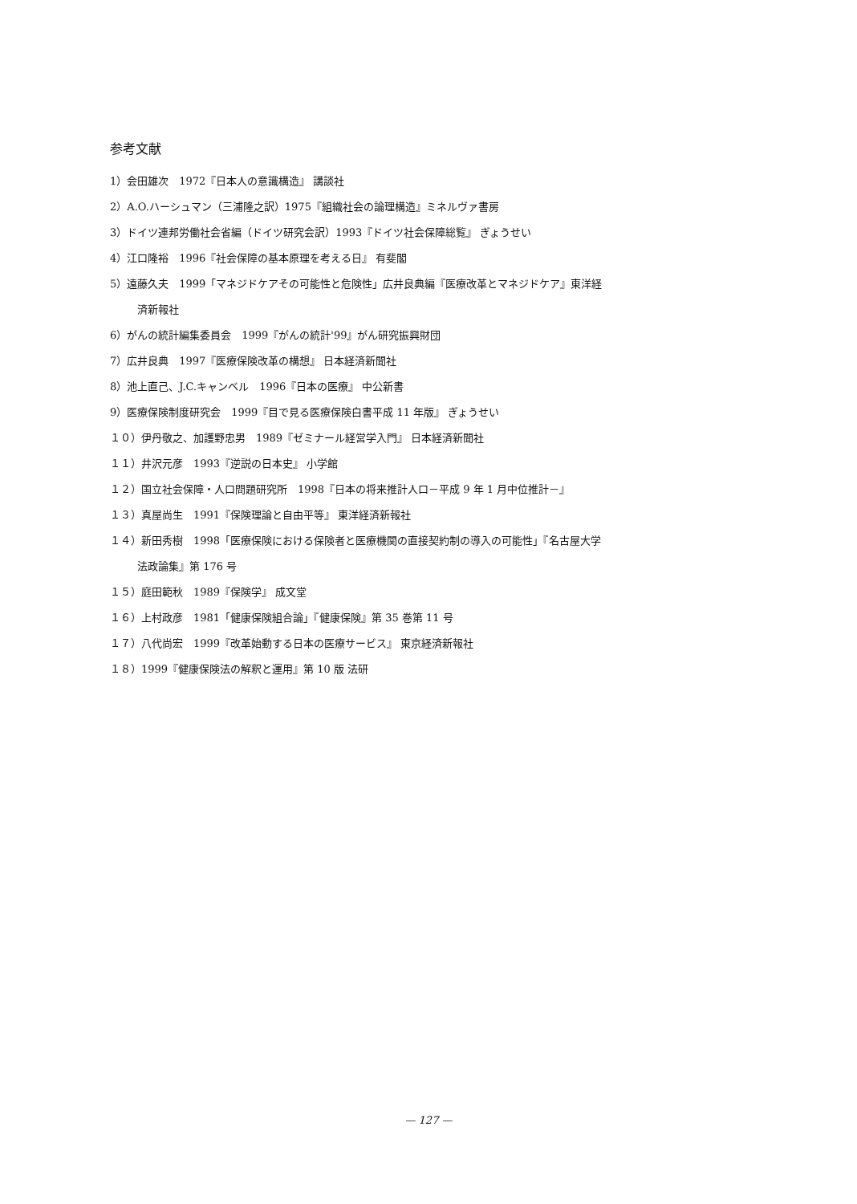参考文献
1）会田雄次　1972『日本人の意識構造』 講談社
2）A.O.ハーシュマン（三浦隆之訳）1975『組織社会の論理構造』ミネルヴァ書房
3）ドイツ連邦労働社会省編（ドイツ研究会訳）1993『ドイツ社会保障総覧』 ぎょうせい
4）江口隆裕　1996『社会保障の基本原理を考える日』 有斐閣
5）遠藤久夫　1999「マネジドケアその可能性と危険性」広井良典編『医療改革とマネジドケア』東洋経
済新報社
6）がんの統計編集委員会　1999『がんの統計'99』がん研究振興財団
7）広井良典　1997『医療保険改革の構想』 日本経済新聞社
8）池上直己、J.C.キャンベル　1996『日本の医療』 中公新書
9）医療保険制度研究会　1999『目で見る医療保険白書平成 11 年版』 ぎょうせい
１０）伊丹敬之、加護野忠男　1989『ゼミナール経営学入門』 日本経済新聞社
１１）井沢元彦　1993『逆説の日本史』 小学館
１２）国立社会保障・人口問題研究所　1998『日本の将来推計人口－平成 9 年 1 月中位推計－』
１３）真屋尚生　1991『保険理論と自由平等』 東洋経済新報社
１４）新田秀樹　1998「医療保険における保険者と医療機関の直接契約制の導入の可能性」『名古屋大学
法政論集』第 176 号
１５）庭田範秋　1989『保険学』 成文堂
１６）上村政彦　1981「健康保険組合論」『健康保険』第 35 巻第 11 号
１７）八代尚宏　1999『改革始動する日本の医療サービス』 東京経済新報社
１８）1999『健康保険法の解釈と運用』第 10 版 法研
— 127 —